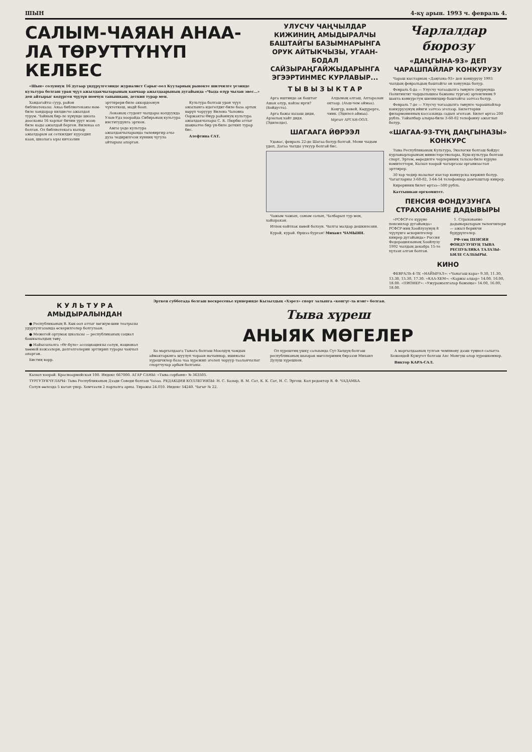ШЫН 4-кү арын. 1993 ч. февраль 4.
САЛЫМ-ЧАЯАН АНАА-ЛА ТӨРУТТҮНҮП КЕЛБЕС
«Шын» солуннуң 16 дугаар үндүрүлгезинде журналист Сарыг-оол Кууларның рынокте шилчилге үезинде культура болгаш уран чүүл ажылдакчыларының канчаар ажылдаарының дугайында «Чыда өлүр чылан эвес...» деп айтырыг көдүрген чүүлүн номчуп танышкаш, деткип турар мен.
Хандагайты суур, район библиотеказы. Анаа библиотеканы ном-биле хандырар килдисче ажылдап турум. Чайның бир-ле хүнүнде школа доосканы 16 харлыг бичии урут мээң-биле кады ажылдай берген. Виленаа ол болган. Ол библиотекага кылыр ажылдарын ак сеткилдиг күүседип каан, школага ыры кичээлин эрттирери-биле аккордеонун чүктеткеш, мадй бооп.
Ленаның студент чылдары колдуунда Улан-Удэ хоорайда Сибирьның культура институдунга эрткен.
Амгы үеде культура ажылдакчыларында төлевиргир ачы-дуза чедирилгези хүнниң чүгула айтырыы апарган.
Культура болгаш уран чүүл ажылынга идегелдиг-биле база артык көрүп чорууру Вилена Чаповна Ооржакты Өвүр районнуң культура ажылдакчылары С. Б. Пюрбю аттыг шаңналче бир үн-биле деткип турар бис.
Алефтина САТ.
УЛУСЧУ ЧАҢЧЫЛДАР КИЖИНИҢ АМЫДЫРАЛЧЫ БАШТАЙГЫ БАЗЫМНАРЫНГА ОРУК АЙТЫКЧЫЗЫ, УГААН-БОДАЛ САЙЗЫРАҢГАЙЖЫДАРЫНГА ЭГЭЭРТИНМЕС КУРЛАВЫР...
Т Ы В Ы З Ы К Т А Р
Арга иштинде ак баштыг Ашак олур, кайзы ирги? (Бойдуста).
Арга бажы кызаш диди, Арзылаң хайт дидя. (Эдилелде).
Алдының алгаш, Апта­разын октаар. (Аъш-чем аймаа).
Кеңгүр, кевей, Көдүрерге, чиик. (Эдилел аймаа).
Ыргыт АРГАН-ООЛ.
ШАГААГА ЙӨРЭЭЛ
Удавас, февраль 22-де Шагаа болур болгай. Мени чыдым үдеп, Дагаа чылды уткуур болгай бис.
Чажым чажып, саным салып, Чалбарып тур мен, хайыракан.
Итпек-хойтпак көвей болзун. Чылгы малдар дешкилезин.
Курай, курай. Өршээ бурган! Михаил ЧАМЫЯН.
Чарлалдар бюрозу
«ДАҢГЫНА-93» ДЕП ЧАРАШПАЙЛАР КОНКУРУЗУ
Чараш кыстарның «Даңгына-93» деп конкурузу 1993 чылдың февральдың баштайгы он хонуунда болур.
Февраль 6-да — Улусчу чогаадылга төвүнге (мурнунда Политиктиг чырдылышкы бажыны турган) эртенгиниң 9 шакта конкурстуң шилиилдир баштайгы ээлчээ болур.
Февраль 7-де — Улусчу чогаадылга төвүнге чарашпайлар конкурузунуң ийиги ээлчээ эгелээр. Билеттерни филармонияның кассазында садып эгелээн. Билет өртээ 200 рубль. Тайылбыр алыры-биле 3-60-02 телефонну ажыглап болур.
«ШАГАА-93-ТҮҢ ДАҢГЫНАЗЫ» КОНКУРС
Тыва Республиканың Культура, Экология болгаш бойдус курлавырларының министерстволары, Күш-культура болгаш спорт, Эртем, өөредилге черлериниң талазы-биле күрүне комитеттери, Кызыл хоорай чагыргазы организастап эрттирер.
30 хар чедир назылыг кыстар конкурска киржип болур. Чагыгларны 3-60-02, 3-64-54 телефоннар дамчыштыр киирер.
Кирериниң билет өртээ—500 рубль.
Каттышкан оргкомитет.
ПЕНСИЯ ФОНДУЗУНГА СТРАХОВАНИЕ ДАДЫВЫРЫ
«РСФСР-ге күрүне пенсиялар дугайында» РСФСР-ниң Хоойлузунуң 8 чүүлүнге өскерилгелер киирер дугайында» Россия Федерациязының Хоойлузу 1992 чылдың декабрь 15-те хүлээп алган болган.
1. Страхование дадывырыларын төлекчилери — ажыл берикчи бүдүрүлгелер.
РФ-тиң ПЕНСИЯ ФОНДУЗУНУҢ ТЫВА РЕСПУБЛИКА ТАЛАЗЫ-БИЛЕ САЛБЫРЫ.
КИНО
ФЕВРАЛЬ 4-ТЕ «НАЙЫРАЛ»: «Чанагаш кара» 9.30, 11.30, 13.30, 15.30, 17.30. «КАА-ХЕМ»: «Каржы алдар» 14.00, 16.00, 18.00. «ПИОНЕР»: «Ужуражылгалар бажыңы» 14.00, 16.00, 18.00.
К У Л Ь Т У Р А АМЫДЫРАЛЫНДАН
● Республиканың В. Көк-оол аттыг хөгжүм-шии театрызы удуртулгазында өскерилгелер болгулаан.
● Межегей ортумак школазы — республиканың социал башкылалдың төвү.
● Найысылалга «Өг-бүле» ассоциациязы солун, национал хөөмей кежээлери, делгелгелерин эрттирип турары чаңчыл апарган.
Бистиң корр.
Эрткен субботада болгаш воскресенье хүннеринде Кызылдың «Хэрел» спорт залынга «конгүг-ла изиг» болган.
Тыва хүреш
АНЫЯК МӨГЕЛЕР
Бо маргылдаага Тывага болгаш Моолдуң чамдык аймактарынга шуулуп чораан начыннар, ишиналы хүрешчилер база чаа хүрежип эгелеп чоруур тааланчылыг спортчулар арбын болганы.
Ол хүрештиң үшкү салыында Сүт-Хөлдүң болгаш республиканың шыырак мөгелериниң бирээзи Михаил Дулуш хүрешкен.
А маргылдааның тулган чемпиону дээш түңнел салыгга Бежендей Күжүгет болгаш Аяс Монгуш олар хүрешкеннер.
Виктор КАРА-САЛ.
Кызыл хоорай. Красноармейская 100. Индекс 667000. АГАР САНЫ: «Тыва сорбани» № 363505.
ТУРГУЗУКЧУЛАРЫ: Тыва Республиканың Дээди Соведи болгаш Чазаа. РЕДАКЦИЯ КОЛЛЕГИЯЗЫ: Н. С. Базыр, В. М. Сат, К. К. Сат, Н. С. Эргеш. Кол редактор В. Ф. ЧАДАМБА.
Солун өөлезда 5 катап үнер. Хемчээли 2 парлалга арны. Тиражы 24.010. Индекс 54240. Чагыг № 22.